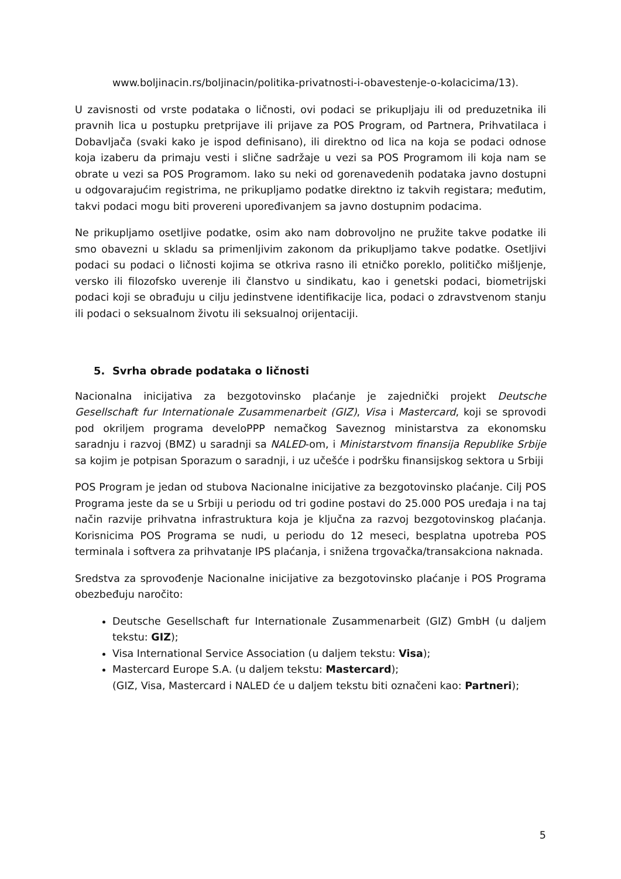www.boljinacin.rs/boljinacin/politika-privatnosti-i-obavestenje-o-kolacicima/13).
U zavisnosti od vrste podataka o ličnosti, ovi podaci se prikupljaju ili od preduzetnika ili pravnih lica u postupku pretprijave ili prijave za POS Program, od Partnera, Prihvatilaca i Dobavljača (svaki kako je ispod definisano), ili direktno od lica na koja se podaci odnose koja izaberu da primaju vesti i slične sadržaje u vezi sa POS Programom ili koja nam se obrate u vezi sa POS Programom. Iako su neki od gorenavedenih podataka javno dostupni u odgovarajućim registrima, ne prikupljamo podatke direktno iz takvih registara; međutim, takvi podaci mogu biti provereni upoređivanjem sa javno dostupnim podacima.
Ne prikupljamo osetljive podatke, osim ako nam dobrovoljno ne pružite takve podatke ili smo obavezni u skladu sa primenljivim zakonom da prikupljamo takve podatke. Osetljivi podaci su podaci o ličnosti kojima se otkriva rasno ili etničko poreklo, političko mišljenje, versko ili filozofsko uverenje ili članstvo u sindikatu, kao i genetski podaci, biometrijski podaci koji se obrađuju u cilju jedinstvene identifikacije lica, podaci o zdravstvenom stanju ili podaci o seksualnom životu ili seksualnoj orijentaciji.
5. Svrha obrade podataka o ličnosti
Nacionalna inicijativa za bezgotovinsko plaćanje je zajednički projekt Deutsche Gesellschaft fur Internationale Zusammenarbeit (GIZ), Visa i Mastercard, koji se sprovodi pod okriljem programa develoPPP nemačkog Saveznog ministarstva za ekonomsku saradnju i razvoj (BMZ) u saradnji sa NALED-om, i Ministarstvom finansija Republike Srbije sa kojim je potpisan Sporazum o saradnji, i uz učešće i podršku finansijskog sektora u Srbiji
POS Program je jedan od stubova Nacionalne inicijative za bezgotovinsko plaćanje. Cilj POS Programa jeste da se u Srbiji u periodu od tri godine postavi do 25.000 POS uređaja i na taj način razvije prihvatna infrastruktura koja je ključna za razvoj bezgotovinskog plaćanja. Korisnicima POS Programa se nudi, u periodu do 12 meseci, besplatna upotreba POS terminala i softvera za prihvatanje IPS plaćanja, i snižena trgovačka/transakciona naknada.
Sredstva za sprovođenje Nacionalne inicijative za bezgotovinsko plaćanje i POS Programa obezbeđuju naročito:
Deutsche Gesellschaft fur Internationale Zusammenarbeit (GIZ) GmbH (u daljem tekstu: GIZ);
Visa International Service Association (u daljem tekstu: Visa);
Mastercard Europe S.A. (u daljem tekstu: Mastercard);
(GIZ, Visa, Mastercard i NALED će u daljem tekstu biti označeni kao: Partneri);
5